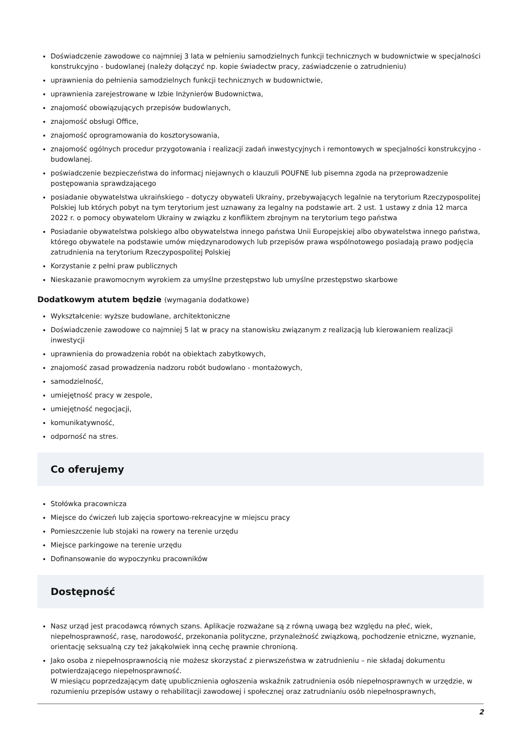Doświadczenie zawodowe co najmniej 3 lata w pełnieniu samodzielnych funkcji technicznych w budownictwie w specjalności konstrukcyjno - budowlanej (należy dołączyć np. kopie świadectw pracy, zaświadczenie o zatrudnieniu)
uprawnienia do pełnienia samodzielnych funkcji technicznych w budownictwie,
uprawnienia zarejestrowane w Izbie Inżynierów Budownictwa,
znajomość obowiązujących przepisów budowlanych,
znajomość obsługi Office,
znajomość oprogramowania do kosztorysowania,
znajomość ogólnych procedur przygotowania i realizacji zadań inwestycyjnych i remontowych w specjalności konstrukcyjno - budowlanej.
poświadczenie bezpieczeństwa do informacj niejawnych o klauzuli POUFNE lub pisemna zgoda na przeprowadzenie postępowania sprawdzającego
posiadanie obywatelstwa ukraińskiego – dotyczy obywateli Ukrainy, przebywających legalnie na terytorium Rzeczypospolitej Polskiej lub których pobyt na tym terytorium jest uznawany za legalny na podstawie art. 2 ust. 1 ustawy z dnia 12 marca 2022 r. o pomocy obywatelom Ukrainy w związku z konfliktem zbrojnym na terytorium tego państwa
Posiadanie obywatelstwa polskiego albo obywatelstwa innego państwa Unii Europejskiej albo obywatelstwa innego państwa, którego obywatele na podstawie umów międzynarodowych lub przepisów prawa wspólnotowego posiadają prawo podjęcia zatrudnienia na terytorium Rzeczypospolitej Polskiej
Korzystanie z pełni praw publicznych
Nieskazanie prawomocnym wyrokiem za umyślne przestępstwo lub umyślne przestępstwo skarbowe
Dodatkowym atutem będzie (wymagania dodatkowe)
Wykształcenie: wyższe budowlane, architektoniczne
Doświadczenie zawodowe co najmniej 5 lat w pracy na stanowisku związanym z realizacją lub kierowaniem realizacji inwestycji
uprawnienia do prowadzenia robót na obiektach zabytkowych,
znajomość zasad prowadzenia nadzoru robót budowlano - montażowych,
samodzielność,
umiejętność pracy w zespole,
umiejętność negocjacji,
komunikatywność,
odporność na stres.
Co oferujemy
Stołówka pracownicza
Miejsce do ćwiczeń lub zajęcia sportowo-rekreacyjne w miejscu pracy
Pomieszczenie lub stojaki na rowery na terenie urzędu
Miejsce parkingowe na terenie urzędu
Dofinansowanie do wypoczynku pracowników
Dostępność
Nasz urząd jest pracodawcą równych szans. Aplikacje rozważane są z równą uwagą bez względu na płeć, wiek, niepełnosprawność, rasę, narodowość, przekonania polityczne, przynależność związkową, pochodzenie etniczne, wyznanie, orientację seksualną czy też jakąkolwiek inną cechę prawnie chronioną.
Jako osoba z niepełnosprawnością nie możesz skorzystać z pierwszeństwa w zatrudnieniu – nie składaj dokumentu potwierdzającego niepełnosprawność.
W miesiącu poprzedzającym datę upublicznienia ogłoszenia wskaźnik zatrudnienia osób niepełnosprawnych w urzędzie, w rozumieniu przepisów ustawy o rehabilitacji zawodowej i społecznej oraz zatrudnianiu osób niepełnosprawnych,
2